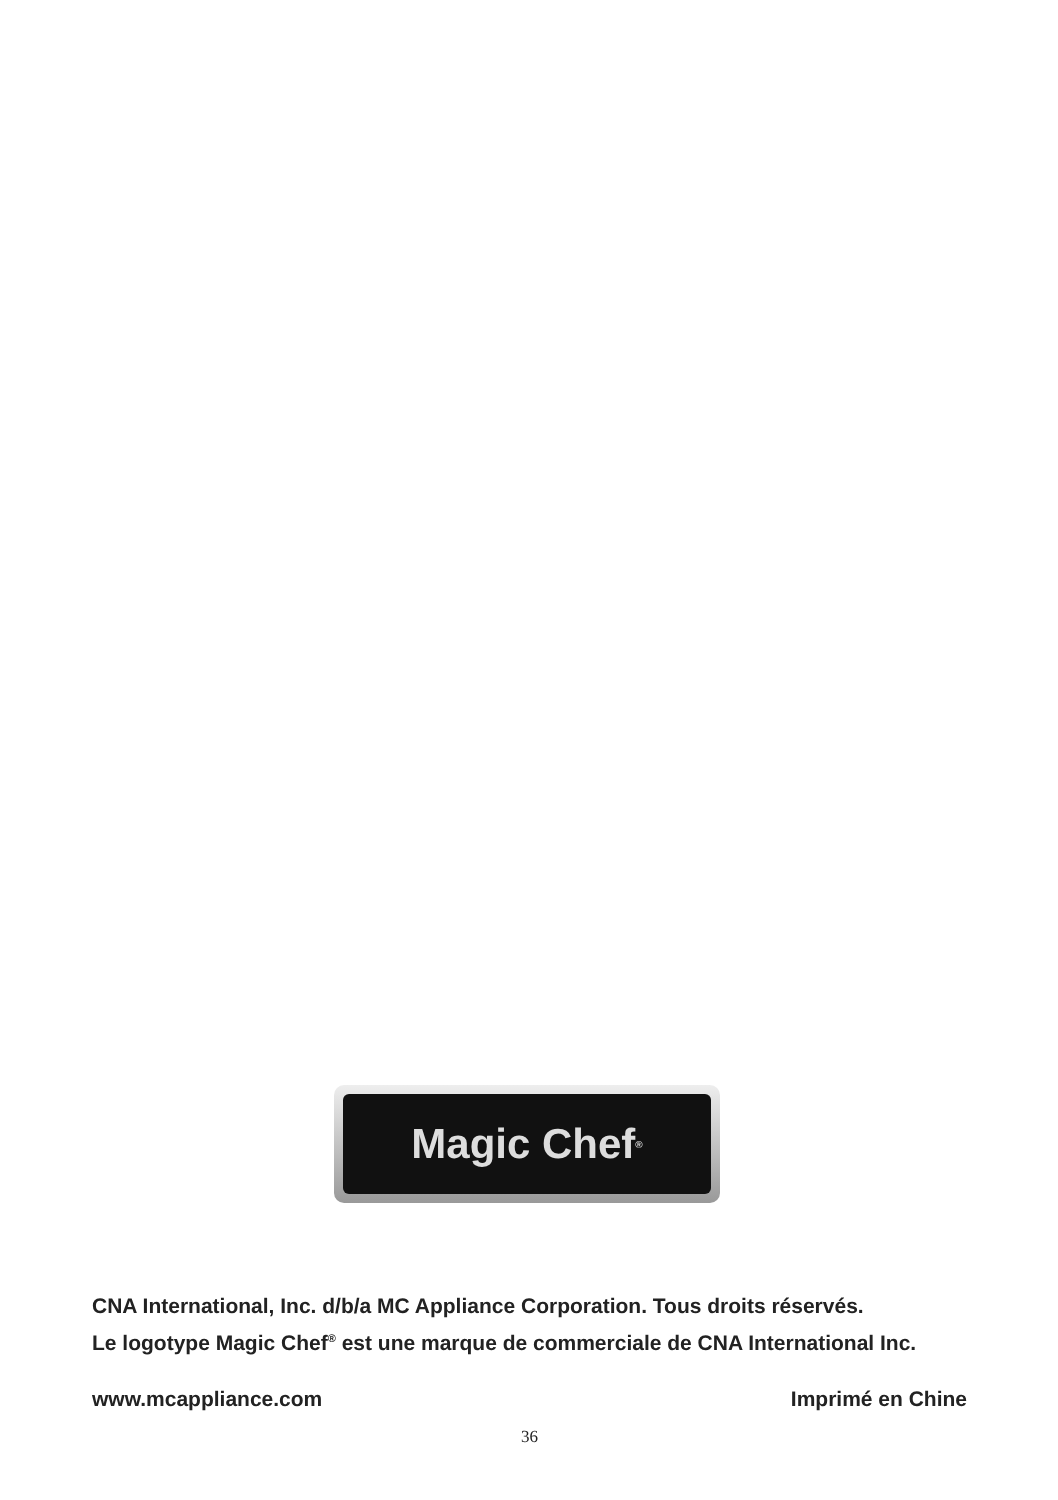Magic Chef<sup>®</sup>
CNA International, Inc. d/b/a MC Appliance Corporation. Tous droits réservés.
Le logotype Magic Chef<sup>®</sup> est une marque de commerciale de CNA International Inc.
www.mcappliance.com Imprimé en Chine
36